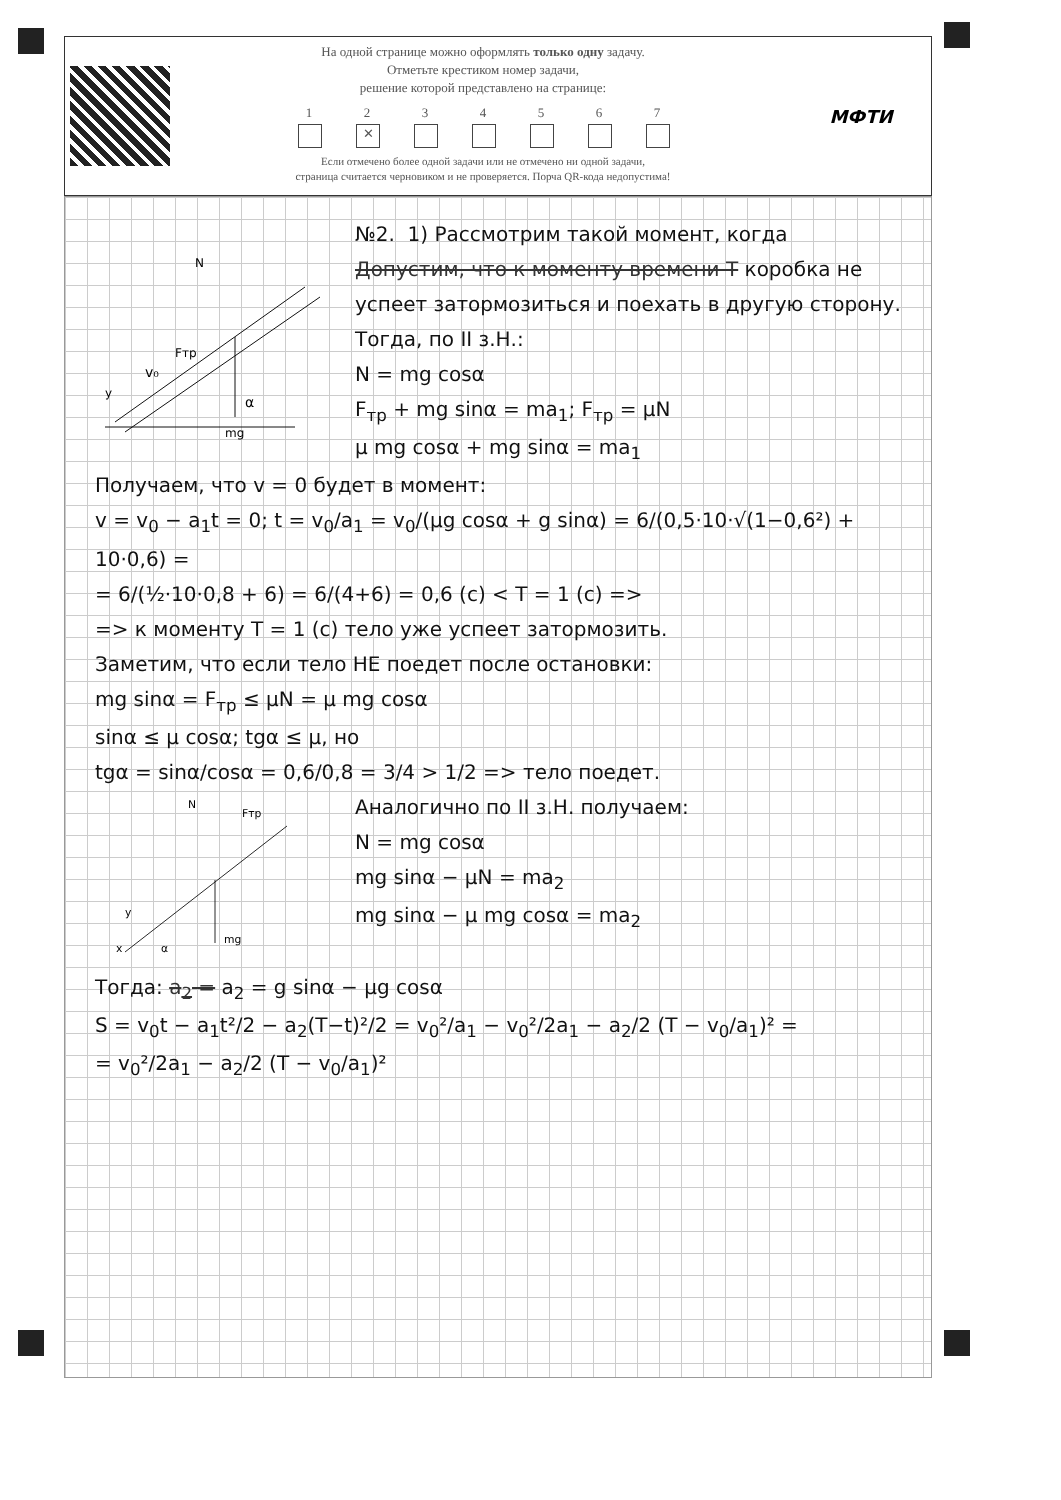На одной странице можно оформлять только одну задачу.
Отметьте крестиком номер задачи,
решение которой представлено на странице:
1 2 ✕ 34567
Если отмечено более одной задачи или не отмечено ни одной задачи,
страница считается черновиком и не проверяется. Порча QR-кода недопустима!
МФТИ
mg
N
Fтр
v₀
α
y
№2. 1) Рассмотрим такой момент, когда Допустим, что к моменту времени T коробка не успеет затормозиться и поехать в другую сторону. Тогда, по II з.Н.:
N = mg cosα
F<sub>тр</sub> + mg sinα = ma<sub>1</sub>; F<sub>тр</sub> = μN
μ mg cosα + mg sinα = ma<sub>1</sub>
Получаем, что v = 0 будет в момент:
v = v<sub>0</sub> − a<sub>1</sub>t = 0; t = v<sub>0</sub>/a<sub>1</sub> = v<sub>0</sub>/(μg cosα + g sinα) = 6/(0,5·10·√(1−0,6²) + 10·0,6) =
= 6/(½·10·0,8 + 6) = 6/(4+6) = 0,6 (c) < T = 1 (c) =>
=> к моменту T = 1 (c) тело уже успеет затормозить.
Заметим, что если тело НЕ поедет после остановки:
mg sinα = F<sub>тр</sub> ≤ μN = μ mg cosα
sinα ≤ μ cosα; tgα ≤ μ, но
tgα = sinα/cosα = 0,6/0,8 = 3/4 > 1/2 => тело поедет.
N
Fтр
mg
x
y
α
Аналогично по II з.Н. получаем:
N = mg cosα
mg sinα − μN = ma<sub>2</sub>
mg sinα − μ mg cosα = ma<sub>2</sub>
Тогда: a<sub>2</sub> = a<sub>2</sub> = g sinα − μg cosα
S = v<sub>0</sub>t − a<sub>1</sub>t²/2 − a<sub>2</sub>(T−t)²/2 = v<sub>0</sub>²/a<sub>1</sub> − v<sub>0</sub>²/2a<sub>1</sub> − a<sub>2</sub>/2 (T − v<sub>0</sub>/a<sub>1</sub>)² =
= v<sub>0</sub>²/2a<sub>1</sub> − a<sub>2</sub>/2 (T − v<sub>0</sub>/a<sub>1</sub>)²